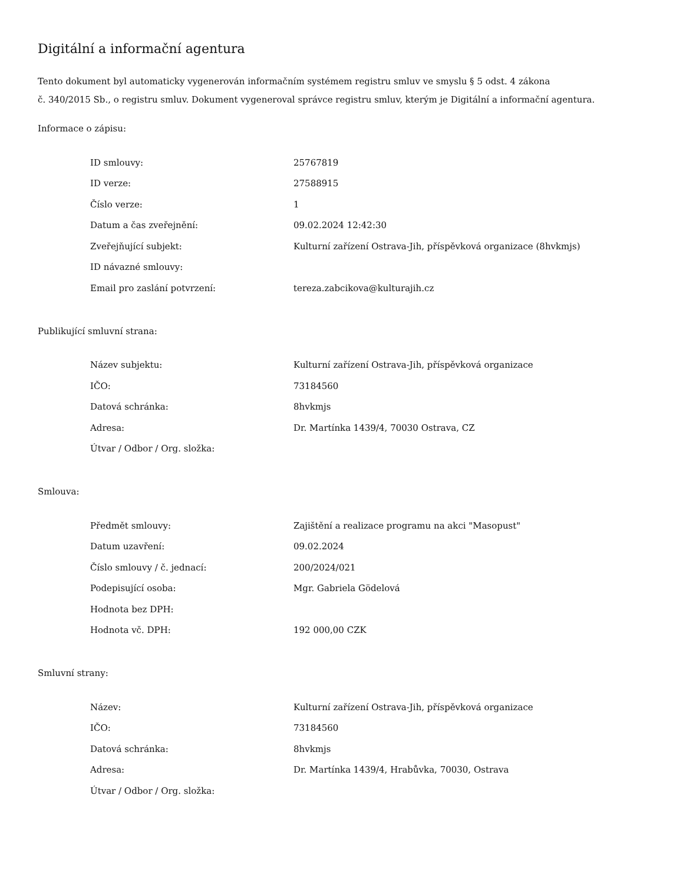Digitální a informační agentura
Tento dokument byl automaticky vygenerován informačním systémem registru smluv ve smyslu § 5 odst. 4 zákona
č. 340/2015 Sb., o registru smluv. Dokument vygeneroval správce registru smluv, kterým je Digitální a informační agentura.
Informace o zápisu:
| ID smlouvy: | 25767819 |
| ID verze: | 27588915 |
| Číslo verze: | 1 |
| Datum a čas zveřejnění: | 09.02.2024 12:42:30 |
| Zveřejňující subjekt: | Kulturní zařízení Ostrava-Jih, příspěvková organizace (8hvkmjs) |
| ID návazné smlouvy: | |
| Email pro zaslání potvrzení: | tereza.zabcikova@kulturajih.cz |
Publikující smluvní strana:
| Název subjektu: | Kulturní zařízení Ostrava-Jih, příspěvková organizace |
| IČO: | 73184560 |
| Datová schránka: | 8hvkmjs |
| Adresa: | Dr. Martínka 1439/4, 70030 Ostrava, CZ |
| Útvar / Odbor / Org. složka: | |
Smlouva:
| Předmět smlouvy: | Zajištění a realizace programu na akci "Masopust" |
| Datum uzavření: | 09.02.2024 |
| Číslo smlouvy / č. jednací: | 200/2024/021 |
| Podepisující osoba: | Mgr. Gabriela Gödelová |
| Hodnota bez DPH: | |
| Hodnota vč. DPH: | 192 000,00 CZK |
Smluvní strany:
| Název: | Kulturní zařízení Ostrava-Jih, příspěvková organizace |
| IČO: | 73184560 |
| Datová schránka: | 8hvkmjs |
| Adresa: | Dr. Martínka 1439/4, Hrabůvka, 70030, Ostrava |
| Útvar / Odbor / Org. složka: | |